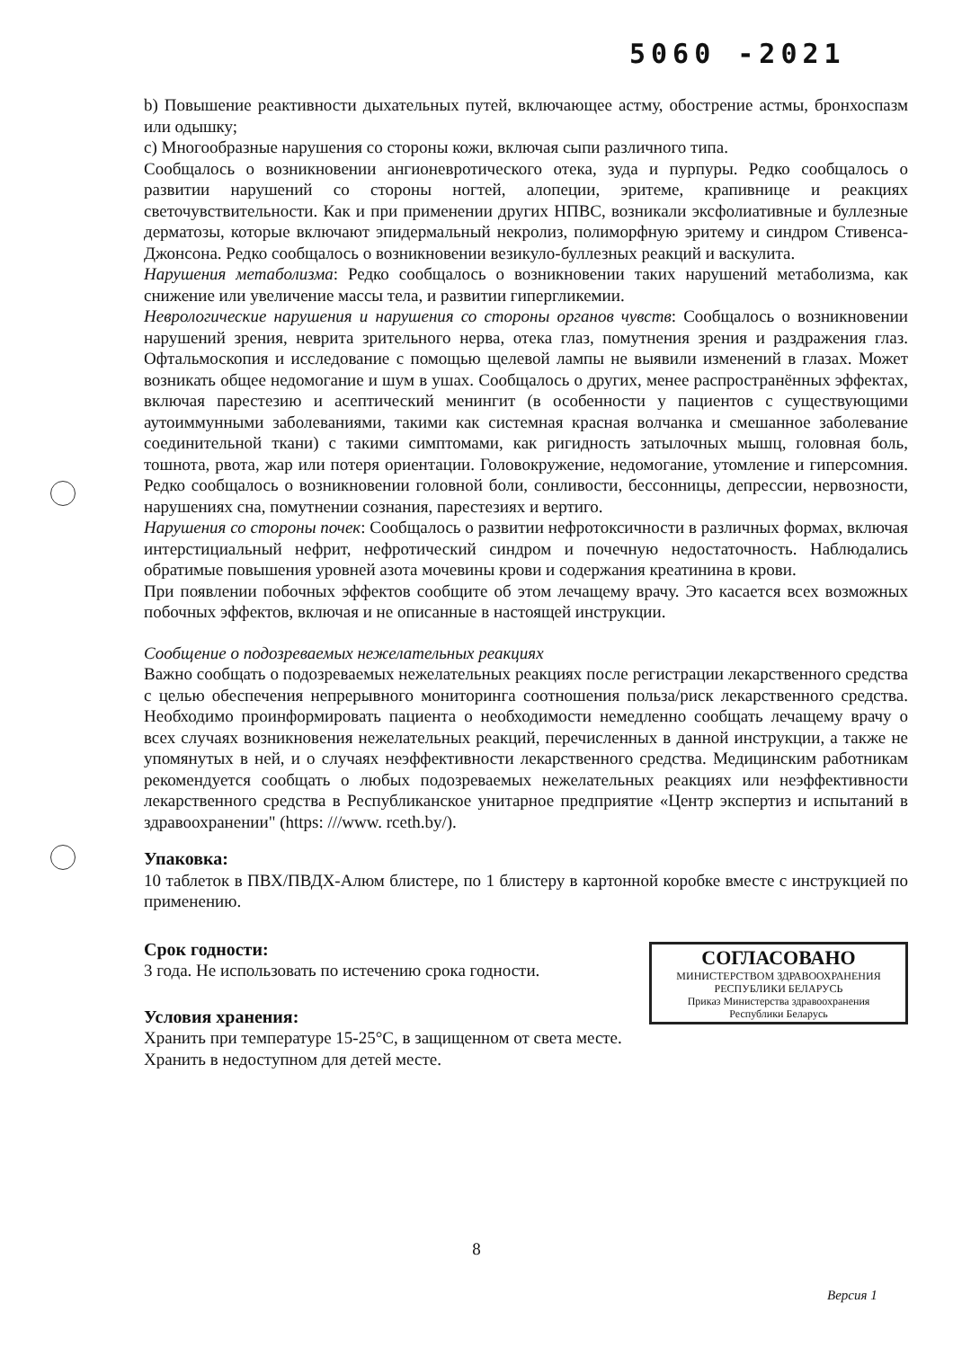5060 -2021
b) Повышение реактивности дыхательных путей, включающее астму, обострение астмы, бронхоспазм или одышку;
c) Многообразные нарушения со стороны кожи, включая сыпи различного типа.
Сообщалось о возникновении ангионевротического отека, зуда и пурпуры. Редко сообщалось о развитии нарушений со стороны ногтей, алопеции, эритеме, крапивнице и реакциях светочувствительности. Как и при применении других НПВС, возникали эксфолиативные и буллезные дерматозы, которые включают эпидермальный некролиз, полиморфную эритему и синдром Стивенса-Джонсона. Редко сообщалось о возникновении везикуло-буллезных реакций и васкулита.
Нарушения метаболизма: Редко сообщалось о возникновении таких нарушений метаболизма, как снижение или увеличение массы тела, и развитии гипергликемии.
Неврологические нарушения и нарушения со стороны органов чувств: Сообщалось о возникновении нарушений зрения, неврита зрительного нерва, отека глаз, помутнения зрения и раздражения глаз. Офтальмоскопия и исследование с помощью щелевой лампы не выявили изменений в глазах. Может возникать общее недомогание и шум в ушах. Сообщалось о других, менее распространённых эффектах, включая парестезию и асептический менингит (в особенности у пациентов с существующими аутоиммунными заболеваниями, такими как системная красная волчанка и смешанное заболевание соединительной ткани) с такими симптомами, как ригидность затылочных мышц, головная боль, тошнота, рвота, жар или потеря ориентации. Головокружение, недомогание, утомление и гиперсомния. Редко сообщалось о возникновении головной боли, сонливости, бессонницы, депрессии, нервозности, нарушениях сна, помутнении сознания, парестезиях и вертиго.
Нарушения со стороны почек: Сообщалось о развитии нефротоксичности в различных формах, включая интерстициальный нефрит, нефротический синдром и почечную недостаточность. Наблюдались обратимые повышения уровней азота мочевины крови и содержания креатинина в крови.
При появлении побочных эффектов сообщите об этом лечащему врачу. Это касается всех возможных побочных эффектов, включая и не описанные в настоящей инструкции.
Сообщение о подозреваемых нежелательных реакциях
Важно сообщать о подозреваемых нежелательных реакциях после регистрации лекарственного средства с целью обеспечения непрерывного мониторинга соотношения польза/риск лекарственного средства. Необходимо проинформировать пациента о необходимости немедленно сообщать лечащему врачу о всех случаях возникновения нежелательных реакций, перечисленных в данной инструкции, а также не упомянутых в ней, и о случаях неэффективности лекарственного средства. Медицинским работникам рекомендуется сообщать о любых подозреваемых нежелательных реакциях или неэффективности лекарственного средства в Республиканское унитарное предприятие «Центр экспертиз и испытаний в здравоохранении" (https: ///www. rceth.by/).
Упаковка:
10 таблеток в ПВХ/ПВДХ-Алюм блистере, по 1 блистеру в картонной коробке вместе с инструкцией по применению.
Срок годности:
СОГЛАСОВАНО
МИНИСТЕРСТВОМ ЗДРАВООХРАНЕНИЯ
РЕСПУБЛИКИ БЕЛАРУСЬ
Приказ Министерства здравоохранения
Республики Беларусь
3 года. Не использовать по истечению срока годности.
Условия хранения:
Хранить при температуре 15-25°C, в защищенном от света месте.
Хранить в недоступном для детей месте.
8
Версия 1